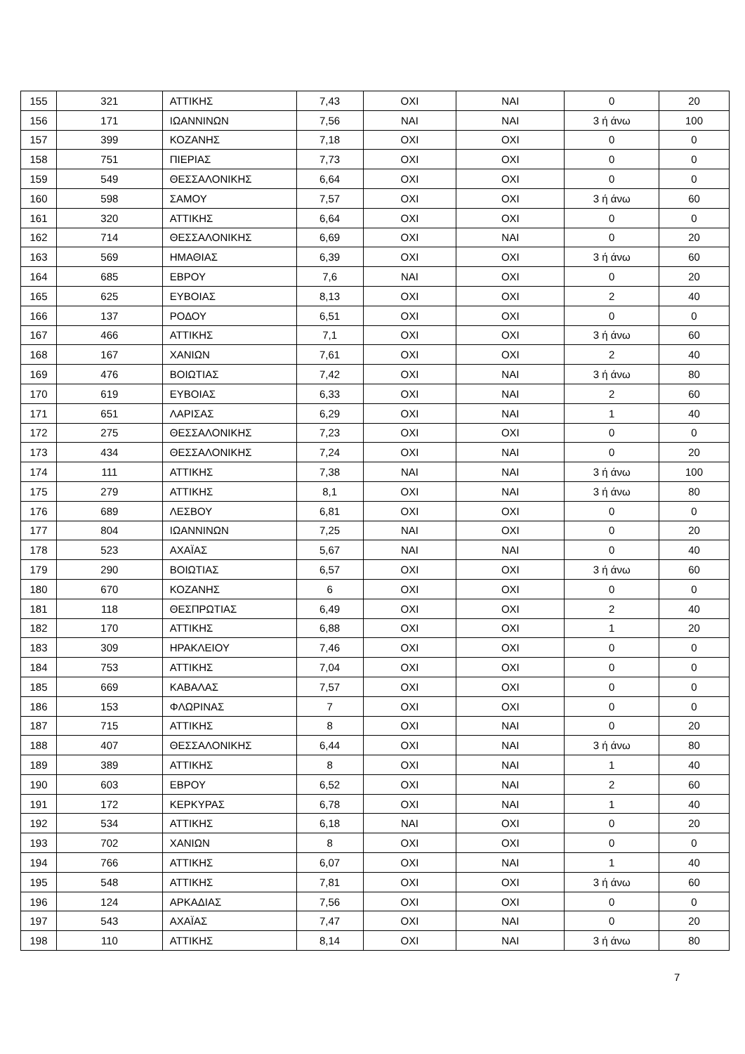| 155 | 321 | ΑΤΤΙΚΗΣ | 7,43 | ΟΧΙ | ΝΑΙ | 0 | 20 |
| 156 | 171 | ΙΩΑΝΝΙΝΩΝ | 7,56 | ΝΑΙ | ΝΑΙ | 3 ή άνω | 100 |
| 157 | 399 | ΚΟΖΑΝΗΣ | 7,18 | ΟΧΙ | ΟΧΙ | 0 | 0 |
| 158 | 751 | ΠΙΕΡΙΑΣ | 7,73 | ΟΧΙ | ΟΧΙ | 0 | 0 |
| 159 | 549 | ΘΕΣΣΑΛΟΝΙΚΗΣ | 6,64 | ΟΧΙ | ΟΧΙ | 0 | 0 |
| 160 | 598 | ΣΑΜΟΥ | 7,57 | ΟΧΙ | ΟΧΙ | 3 ή άνω | 60 |
| 161 | 320 | ΑΤΤΙΚΗΣ | 6,64 | ΟΧΙ | ΟΧΙ | 0 | 0 |
| 162 | 714 | ΘΕΣΣΑΛΟΝΙΚΗΣ | 6,69 | ΟΧΙ | ΝΑΙ | 0 | 20 |
| 163 | 569 | ΗΜΑΘΙΑΣ | 6,39 | ΟΧΙ | ΟΧΙ | 3 ή άνω | 60 |
| 164 | 685 | ΕΒΡΟΥ | 7,6 | ΝΑΙ | ΟΧΙ | 0 | 20 |
| 165 | 625 | ΕΥΒΟΙΑΣ | 8,13 | ΟΧΙ | ΟΧΙ | 2 | 40 |
| 166 | 137 | ΡΟΔΟΥ | 6,51 | ΟΧΙ | ΟΧΙ | 0 | 0 |
| 167 | 466 | ΑΤΤΙΚΗΣ | 7,1 | ΟΧΙ | ΟΧΙ | 3 ή άνω | 60 |
| 168 | 167 | ΧΑΝΙΩΝ | 7,61 | ΟΧΙ | ΟΧΙ | 2 | 40 |
| 169 | 476 | ΒΟΙΩΤΙΑΣ | 7,42 | ΟΧΙ | ΝΑΙ | 3 ή άνω | 80 |
| 170 | 619 | ΕΥΒΟΙΑΣ | 6,33 | ΟΧΙ | ΝΑΙ | 2 | 60 |
| 171 | 651 | ΛΑΡΙΣΑΣ | 6,29 | ΟΧΙ | ΝΑΙ | 1 | 40 |
| 172 | 275 | ΘΕΣΣΑΛΟΝΙΚΗΣ | 7,23 | ΟΧΙ | ΟΧΙ | 0 | 0 |
| 173 | 434 | ΘΕΣΣΑΛΟΝΙΚΗΣ | 7,24 | ΟΧΙ | ΝΑΙ | 0 | 20 |
| 174 | 111 | ΑΤΤΙΚΗΣ | 7,38 | ΝΑΙ | ΝΑΙ | 3 ή άνω | 100 |
| 175 | 279 | ΑΤΤΙΚΗΣ | 8,1 | ΟΧΙ | ΝΑΙ | 3 ή άνω | 80 |
| 176 | 689 | ΛΕΣΒΟΥ | 6,81 | ΟΧΙ | ΟΧΙ | 0 | 0 |
| 177 | 804 | ΙΩΑΝΝΙΝΩΝ | 7,25 | ΝΑΙ | ΟΧΙ | 0 | 20 |
| 178 | 523 | ΑΧΑΪΑΣ | 5,67 | ΝΑΙ | ΝΑΙ | 0 | 40 |
| 179 | 290 | ΒΟΙΩΤΙΑΣ | 6,57 | ΟΧΙ | ΟΧΙ | 3 ή άνω | 60 |
| 180 | 670 | ΚΟΖΑΝΗΣ | 6 | ΟΧΙ | ΟΧΙ | 0 | 0 |
| 181 | 118 | ΘΕΣΠΡΩΤΙΑΣ | 6,49 | ΟΧΙ | ΟΧΙ | 2 | 40 |
| 182 | 170 | ΑΤΤΙΚΗΣ | 6,88 | ΟΧΙ | ΟΧΙ | 1 | 20 |
| 183 | 309 | ΗΡΑΚΛΕΙΟΥ | 7,46 | ΟΧΙ | ΟΧΙ | 0 | 0 |
| 184 | 753 | ΑΤΤΙΚΗΣ | 7,04 | ΟΧΙ | ΟΧΙ | 0 | 0 |
| 185 | 669 | ΚΑΒΑΛΑΣ | 7,57 | ΟΧΙ | ΟΧΙ | 0 | 0 |
| 186 | 153 | ΦΛΩΡΙΝΑΣ | 7 | ΟΧΙ | ΟΧΙ | 0 | 0 |
| 187 | 715 | ΑΤΤΙΚΗΣ | 8 | ΟΧΙ | ΝΑΙ | 0 | 20 |
| 188 | 407 | ΘΕΣΣΑΛΟΝΙΚΗΣ | 6,44 | ΟΧΙ | ΝΑΙ | 3 ή άνω | 80 |
| 189 | 389 | ΑΤΤΙΚΗΣ | 8 | ΟΧΙ | ΝΑΙ | 1 | 40 |
| 190 | 603 | ΕΒΡΟΥ | 6,52 | ΟΧΙ | ΝΑΙ | 2 | 60 |
| 191 | 172 | ΚΕΡΚΥΡΑΣ | 6,78 | ΟΧΙ | ΝΑΙ | 1 | 40 |
| 192 | 534 | ΑΤΤΙΚΗΣ | 6,18 | ΝΑΙ | ΟΧΙ | 0 | 20 |
| 193 | 702 | ΧΑΝΙΩΝ | 8 | ΟΧΙ | ΟΧΙ | 0 | 0 |
| 194 | 766 | ΑΤΤΙΚΗΣ | 6,07 | ΟΧΙ | ΝΑΙ | 1 | 40 |
| 195 | 548 | ΑΤΤΙΚΗΣ | 7,81 | ΟΧΙ | ΟΧΙ | 3 ή άνω | 60 |
| 196 | 124 | ΑΡΚΑΔΙΑΣ | 7,56 | ΟΧΙ | ΟΧΙ | 0 | 0 |
| 197 | 543 | ΑΧΑΪΑΣ | 7,47 | ΟΧΙ | ΝΑΙ | 0 | 20 |
| 198 | 110 | ΑΤΤΙΚΗΣ | 8,14 | ΟΧΙ | ΝΑΙ | 3 ή άνω | 80 |
7